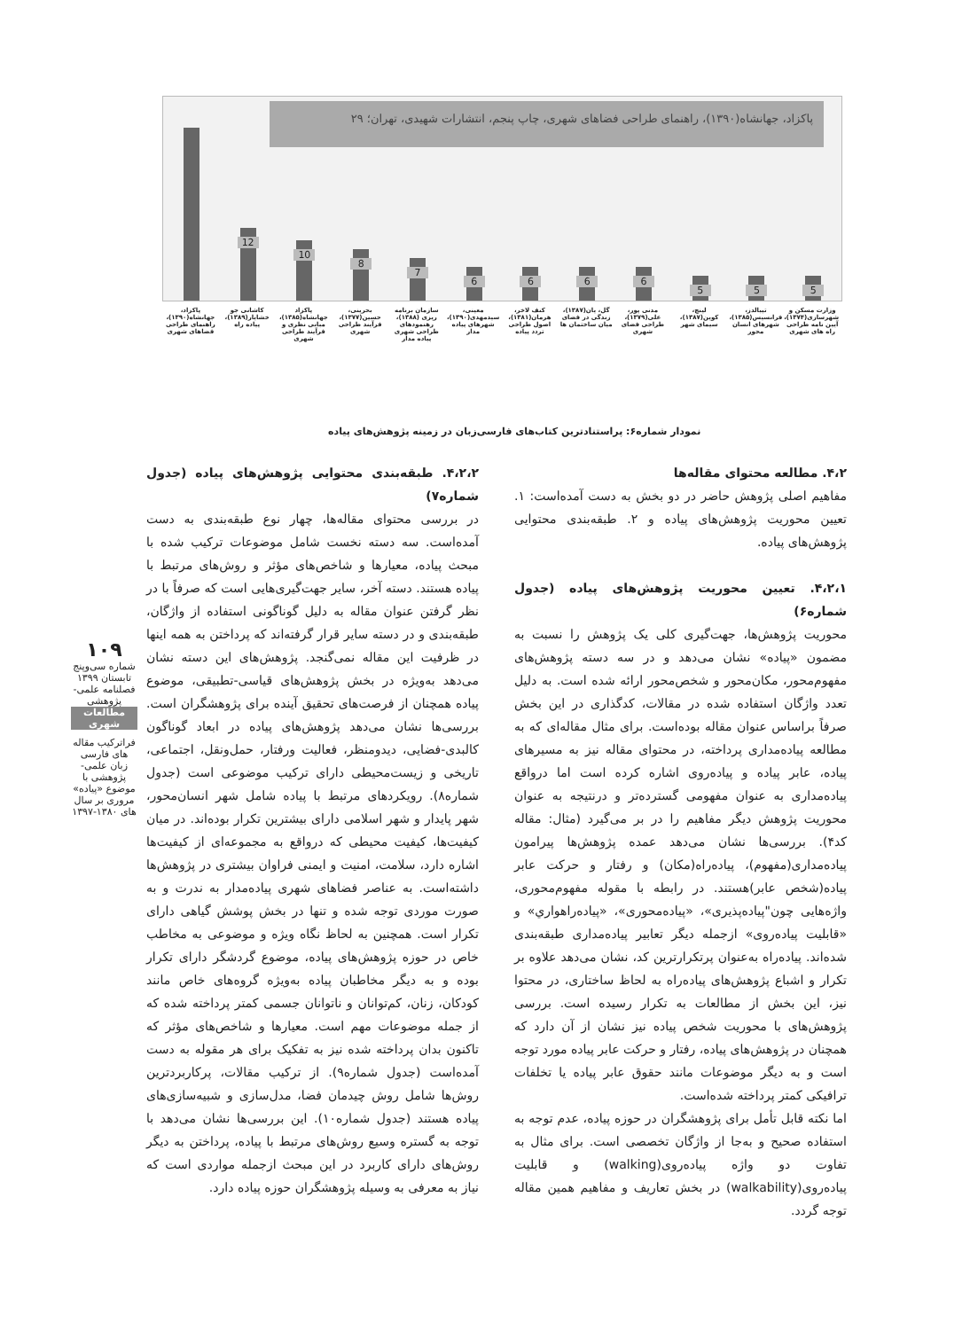پاکزاد، جهانشاه(۱۳۹۰)، راهنمای طراحی فضاهای شهری، چاپ پنجم، انتشارات شهیدی، تهران؛ ۲۹
5
5
5
6
6
6
6
7
8
10
12
پاکزاد، جهانشاه(۱۳۹۰)، راهنمای طراحی فضاهای شهری
کاشانی جو خشایار(۱۳۸۹)، پیاده راه
پاکزاد جهانشاه(۱۳۸۵)، مبانی نظری و فرآیند طراحی شهری
بحرینی، حسین(۱۳۷۷)، فرآیند طراحی شهری
سازمان برنامه ریزی (۱۳۸۸)، رهنمودهای طراحی شهری پیاده مدار
معینی، سیدمهدی(۱۳۹۰)، شهرهای پیاده مدار
کنف لاخر، هرمان(۱۳۸۱)، اصول طراحی تردد پیاده
گل، یان(۱۳۸۷)، زندگی در فضای میان ساختمان ها
مدنی پور، علی(۱۳۷۹)، طراحی فضای شهری
لینچ، کوین(۱۳۸۷)، سیمای شهر
تیبالدز، فرانسیس(۱۳۸۵)، شهرهای انسان محور
وزارت مسکن و شهرسازی(۱۳۷۴)، آیین نامه طراحی راه های شهری
نمودار شماره۶: پراستنادترین کتاب‌های فارسی‌زبان در زمینه پژوهش‌های پیاده
۴،۲. مطالعه محتوای مقاله‌ها
مفاهیم اصلی پژوهش حاضر در دو بخش به دست آمده‌است: ۱. تعیین محوریت پژوهش‌های پیاده و ۲. طبقه‌بندی محتوایی پژوهش‌های پیاده.
۴،۲،۱. تعیین محوریت پژوهش‌های پیاده (جدول شماره۶)
محوریت پژوهش‌ها، جهت‌گیری کلی یک پژوهش را نسبت به مضمون «پیاده» نشان می‌دهد و در سه دسته پژوهش‌های مفهوم‌محور، مکان‌محور و شخص‌محور ارائه شده است. به دلیل تعدد واژگان استفاده شده در مقالات، کدگذاری در این بخش صرفاً براساس عنوان مقاله بوده‌است. برای مثال مقاله‌ای که به مطالعه پیاده‌مداری پرداخته، در محتوای مقاله نیز به مسیرهای پیاده، عابر پیاده و پیاده‌روی اشاره کرده است اما درواقع پیاده‌مداری به عنوان مفهومی گسترده‌تر و درنتیجه به عنوان محوریت پژوهش دیگر مفاهیم را در بر می‌گیرد (مثال: مقاله کد۴). بررسی‌ها نشان می‌دهد عمده پژوهش‌ها پیرامون پیاده‌مداری(مفهوم)، پیاده‌راه(مکان) و رفتار و حرکت عابر پیاده(شخص عابر)هستند. در رابطه با مقوله مفهوم‌محوری، واژه‌هایی چون"پیاده‌پذیری»، «پیاده‌محوری»، «پیاده‌راهواري» و «قابلیت پیاده‌روی» ازجمله دیگر تعابیر پیاده‌مداری طبقه‌بندی شده‌اند. پیاده‌راه به‌عنوان پرتکرارترین کد، نشان می‌دهد علاوه بر تکرار و اشباع پژوهش‌های پیاده‌راه به لحاظ ساختاری، در محتوا نیز، این بخش از مطالعات به تکرار رسیده است. بررسی پژوهش‌های با محوریت شخص پیاده نیز نشان از آن دارد که همچنان در پژوهش‌های پیاده، رفتار و حرکت عابر پیاده مورد توجه است و به دیگر موضوعات مانند حقوق عابر پیاده یا تخلفات ترافیکی کمتر پرداخته شده‌است.
اما نکته قابل تأمل برای پژوهشگران در حوزه پیاده، عدم توجه به استفاده صحیح و به‌جا از واژگان تخصصی است. برای مثال به تفاوت دو واژه پیاده‌روی(walking) و قابلیت پیاده‌روی(walkability) در بخش تعاریف و مفاهیم همین مقاله توجه گردد.
۴،۲،۲. طبقه‌بندی محتوایی پژوهش‌های پیاده (جدول شماره۷)
در بررسی محتوای مقاله‌ها، چهار نوع طبقه‌بندی به دست آمده‌است. سه دسته نخست شامل موضوعات ترکیب شده با مبحث پیاده، معیارها و شاخص‌های مؤثر و روش‌های مرتبط با پیاده هستند. دسته آخر، سایر جهت‌گیری‌هایی است که صرفاً با در نظر گرفتن عنوان مقاله به دلیل گوناگونی استفاده از واژگان، طبقه‌بندی و در دسته سایر قرار گرفته‌اند که پرداختن به همه اینها در ظرفیت این مقاله نمی‌گنجد. پژوهش‌های این دسته نشان می‌دهد به‌ویژه در بخش پژوهش‌های قیاسی-تطبیقی، موضوع پیاده همچنان از فرصت‌های تحقیق آینده برای پژوهشگران است. بررسی‌ها نشان می‌دهد پژوهش‌های پیاده در ابعاد گوناگون کالبدی-فضایی، دیدومنظر، فعالیت ورفتار، حمل‌ونقل، اجتماعی، تاریخی و زیست‌محیطی دارای ترکیب موضوعی است (جدول شماره۸). رویکردهای مرتبط با پیاده شامل شهر انسان‌محور، شهر پایدار و شهر اسلامی دارای بیشترین تکرار بوده‌اند. در میان کیفیت‌ها، کیفیت محیطی که درواقع به مجموعه‌ای از کیفیت‌ها اشاره دارد، سلامت، امنیت و ایمنی فراوان بیشتری در پژوهش‌ها داشته‌است. به عناصر فضاهای شهری پیاده‌مدار به ندرت و به صورت موردی توجه شده و تنها در بخش پوشش گیاهی دارای تکرار است. همچنین به لحاظ نگاه ویژه و موضوعی به مخاطب خاص در حوزه پژوهش‌های پیاده، موضوع گردشگر دارای تکرار بوده و به دیگر مخاطبان پیاده به‌ویژه گروه‌های خاص مانند کودکان، زنان، کم‌توانان و ناتوانان جسمی کمتر پرداخته شده که از جمله موضوعات مهم است. معیارها و شاخص‌های مؤثر که تاکنون بدان پرداخته شده نیز به تفکیک برای هر مقوله به دست آمده‌است (جدول شماره۹). از ترکیب مقالات، پرکاربردترین روش‌ها شامل روش چیدمان فضا، مدل‌سازی و شبیه‌سازی‌های پیاده هستند (جدول شماره۱۰). این بررسی‌ها نشان می‌دهد با توجه به گستره وسیع روش‌های مرتبط با پیاده، پرداختن به دیگر روش‌های دارای کاربرد در این مبحث ازجمله مواردی است که نیاز به معرفی به وسیله پژوهشگران حوزه پیاده دارد.
۱۰۹
شماره سی‌وپنج
تابستان ۱۳۹۹
فصلنامه علمی-پژوهشی
مطالعات شهری
فراترکیب مقاله های فارسی زبان علمی-پژوهشی با موضوع «پیاده» مروری بر سال های ۱۳۸۰-۱۳۹۷